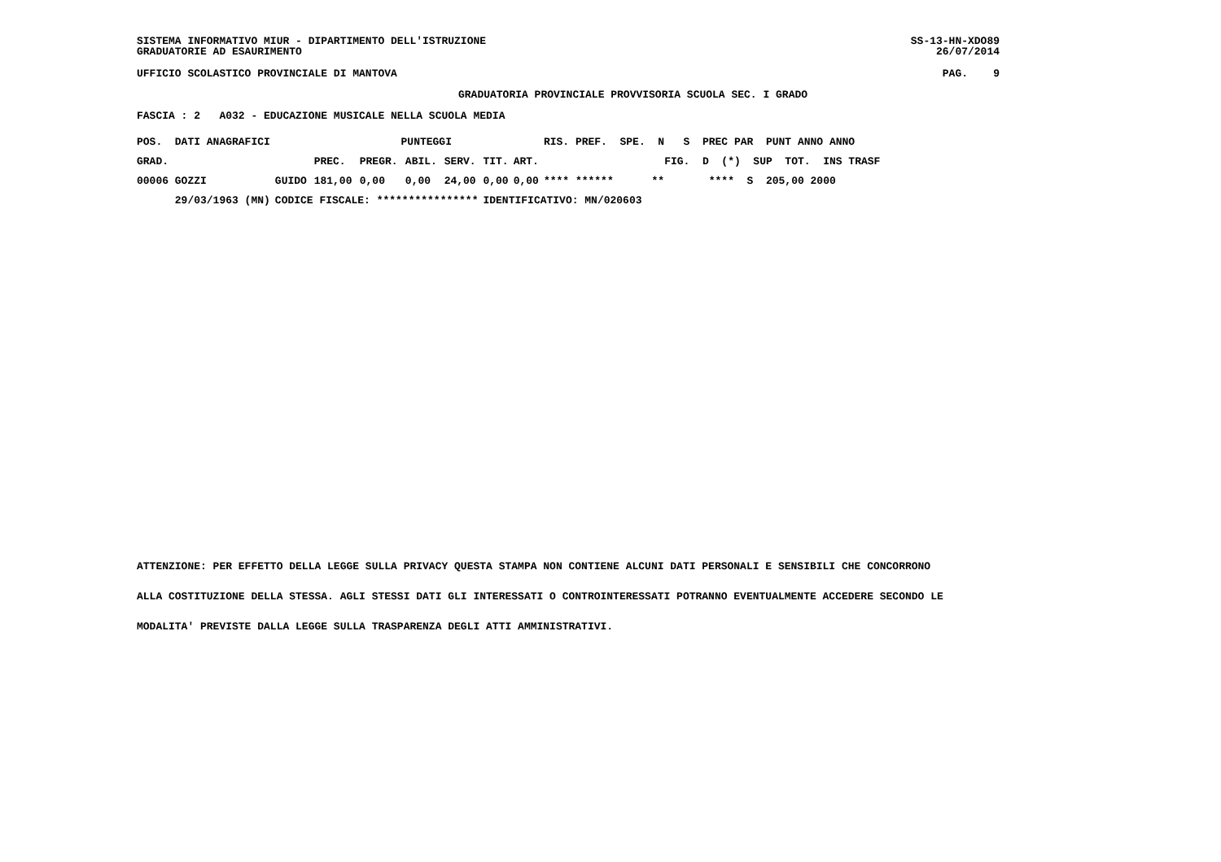SISTEMA INFORMATIVO MIUR - DIPARTIMENTO DELL'ISTRUZIONE GRADUATORIE AD ESAURIMENTO
SS-13-HN-XDO89 26/07/2014
UFFICIO SCOLASTICO PROVINCIALE DI MANTOVA
PAG. 9
GRADUATORIA PROVINCIALE PROVVISORIA SCUOLA SEC. I GRADO
FASCIA : 2 A032 - EDUCAZIONE MUSICALE NELLA SCUOLA MEDIA
| POS. DATI ANAGRAFICI | | PUNTEGGI | | | | | | RIS. PREF. SPE. N S PREC PAR PUNT ANNO ANNO |
| --- | --- | --- | --- | --- | --- | --- | --- | --- |
| GRAD. | | PREC. | PREGR. | ABIL. | SERV. | TIT. | ART. | FIG. D (*) SUP TOT. INS TRASF |
| 00006 GOZZI | GUIDO | 181,00 | 0,00 | 0,00 | 24,00 | 0,00 | 0,00 | **** ****** ** **** S 205,00 2000 |
| 29/03/1963 (MN) | CODICE FISCALE: **************** | | | | | IDENTIFICATIVO: MN/020603 | | |
ATTENZIONE: PER EFFETTO DELLA LEGGE SULLA PRIVACY QUESTA STAMPA NON CONTIENE ALCUNI DATI PERSONALI E SENSIBILI CHE CONCORRONO ALLA COSTITUZIONE DELLA STESSA. AGLI STESSI DATI GLI INTERESSATI O CONTROINTERESSATI POTRANNO EVENTUALMENTE ACCEDERE SECONDO LE MODALITA' PREVISTE DALLA LEGGE SULLA TRASPARENZA DEGLI ATTI AMMINISTRATIVI.